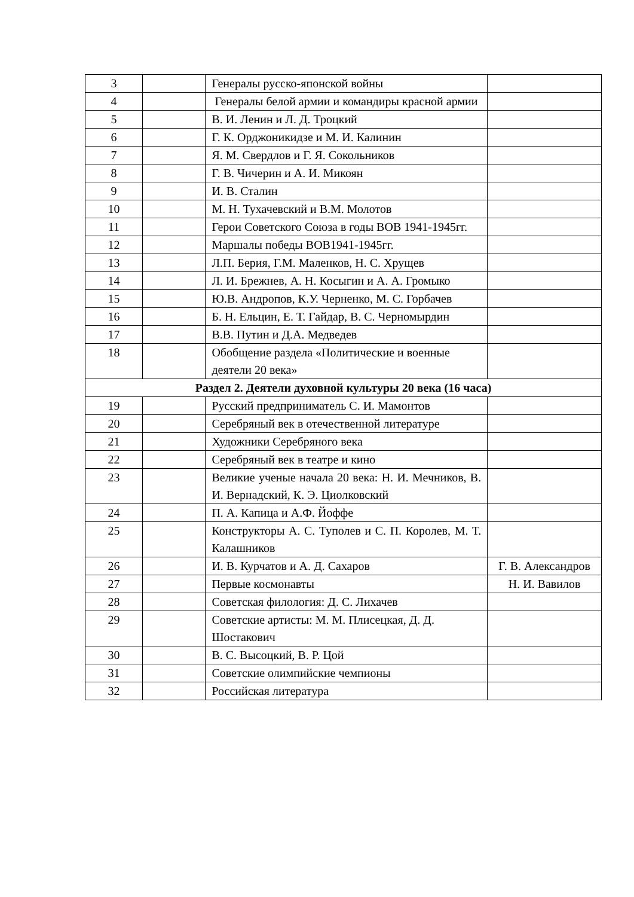| 3 | | Генералы русско-японской войны | |
| 4 | | Генералы белой армии и командиры красной армии | |
| 5 | | В. И. Ленин и Л. Д. Троцкий | |
| 6 | | Г. К. Орджоникидзе и М. И. Калинин | |
| 7 | | Я. М. Свердлов и Г. Я. Сокольников | |
| 8 | | Г. В. Чичерин и А. И. Микоян | |
| 9 | | И. В. Сталин | |
| 10 | | М. Н. Тухачевский и В.М. Молотов | |
| 11 | | Герои Советского Союза в годы ВОВ 1941-1945гг. | |
| 12 | | Маршалы победы ВОВ1941-1945гг. | |
| 13 | | Л.П. Берия, Г.М. Маленков, Н. С. Хрущев | |
| 14 | | Л. И. Брежнев, А. Н. Косыгин и А. А. Громыко | |
| 15 | | Ю.В. Андропов, К.У. Черненко, М. С. Горбачев | |
| 16 | | Б. Н. Ельцин, Е. Т. Гайдар, В. С. Черномырдин | |
| 17 | | В.В. Путин и Д.А. Медведев | |
| 18 | | Обобщение раздела «Политические и военные деятели 20 века» | |
| Раздел 2. Деятели духовной культуры 20 века (16 часа) | | | |
| 19 | | Русский предприниматель С. И. Мамонтов | |
| 20 | | Серебряный век в отечественной литературе | |
| 21 | | Художники Серебряного века | |
| 22 | | Серебряный век в театре и кино | |
| 23 | | Великие ученые начала 20 века: Н. И. Мечников, В. И. Вернадский, К. Э. Циолковский | |
| 24 | | П. А. Капица и А.Ф. Йоффе | |
| 25 | | Конструкторы А. С. Туполев и С. П. Королев, М. Т. Калашников | |
| 26 | | И. В. Курчатов и А. Д. Сахаров | Г. В. Александров |
| 27 | | Первые космонавты | Н. И. Вавилов |
| 28 | | Советская филология: Д. С. Лихачев | |
| 29 | | Советские артисты: М. М. Плисецкая, Д. Д. Шостакович | |
| 30 | | В. С. Высоцкий, В. Р. Цой | |
| 31 | | Советские олимпийские чемпионы | |
| 32 | | Российская литература | |